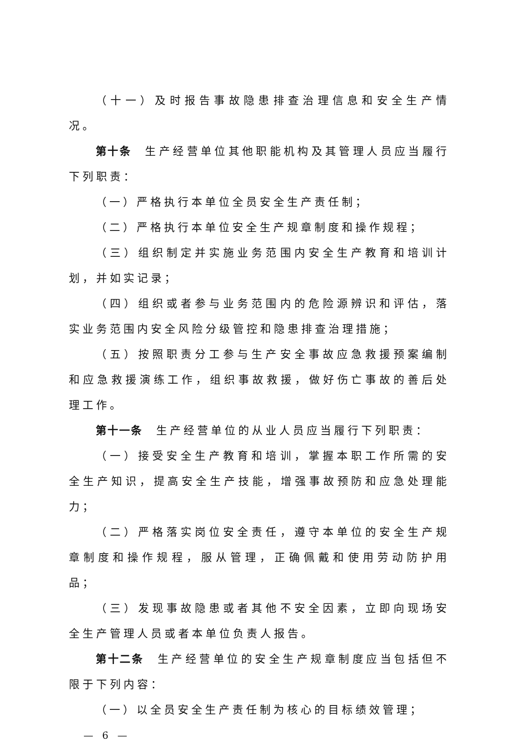（十一）及时报告事故隐患排查治理信息和安全生产情况。
第十条　生产经营单位其他职能机构及其管理人员应当履行下列职责：
（一）严格执行本单位全员安全生产责任制；
（二）严格执行本单位安全生产规章制度和操作规程；
（三）组织制定并实施业务范围内安全生产教育和培训计划，并如实记录；
（四）组织或者参与业务范围内的危险源辨识和评估，落实业务范围内安全风险分级管控和隐患排查治理措施；
（五）按照职责分工参与生产安全事故应急救援预案编制和应急救援演练工作，组织事故救援，做好伤亡事故的善后处理工作。
第十一条　生产经营单位的从业人员应当履行下列职责：
（一）接受安全生产教育和培训，掌握本职工作所需的安全生产知识，提高安全生产技能，增强事故预防和应急处理能力；
（二）严格落实岗位安全责任，遵守本单位的安全生产规章制度和操作规程，服从管理，正确佩戴和使用劳动防护用品；
（三）发现事故隐患或者其他不安全因素，立即向现场安全生产管理人员或者本单位负责人报告。
第十二条　生产经营单位的安全生产规章制度应当包括但不限于下列内容：
（一）以全员安全生产责任制为核心的目标绩效管理；
— 6 —